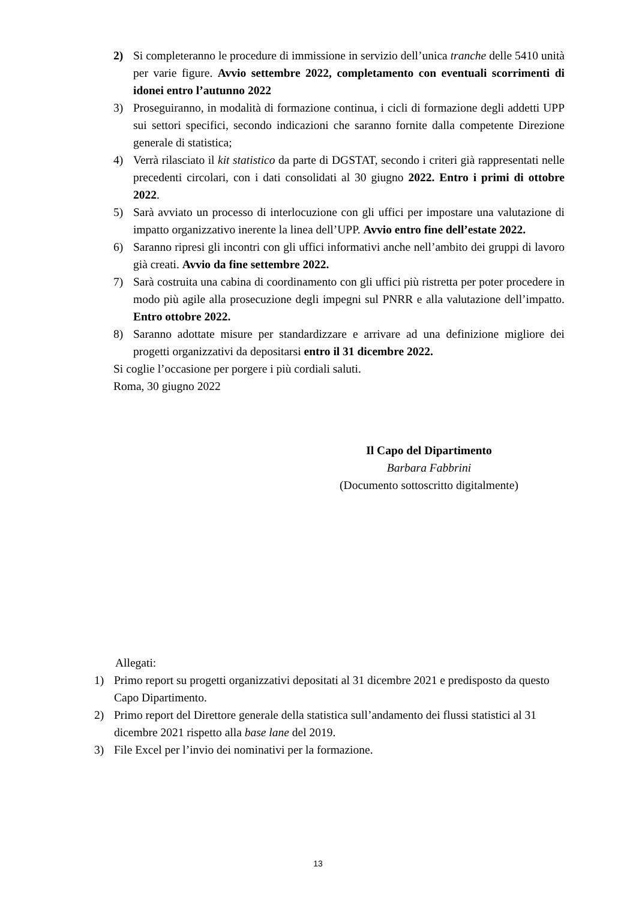2) Si completeranno le procedure di immissione in servizio dell’unica tranche delle 5410 unità per varie figure. Avvio settembre 2022, completamento con eventuali scorrimenti di idonei entro l’autunno 2022
3) Proseguiranno, in modalità di formazione continua, i cicli di formazione degli addetti UPP sui settori specifici, secondo indicazioni che saranno fornite dalla competente Direzione generale di statistica;
4) Verrà rilasciato il kit statistico da parte di DGSTAT, secondo i criteri già rappresentati nelle precedenti circolari, con i dati consolidati al 30 giugno 2022. Entro i primi di ottobre 2022.
5) Sarà avviato un processo di interlocuzione con gli uffici per impostare una valutazione di impatto organizzativo inerente la linea dell’UPP. Avvio entro fine dell’estate 2022.
6) Saranno ripresi gli incontri con gli uffici informativi anche nell’ambito dei gruppi di lavoro già creati. Avvio da fine settembre 2022.
7) Sarà costruita una cabina di coordinamento con gli uffici più ristretta per poter procedere in modo più agile alla prosecuzione degli impegni sul PNRR e alla valutazione dell’impatto. Entro ottobre 2022.
8) Saranno adottate misure per standardizzare e arrivare ad una definizione migliore dei progetti organizzativi da depositarsi entro il 31 dicembre 2022.
Si coglie l’occasione per porgere i più cordiali saluti.
Roma, 30 giugno 2022
Il Capo del Dipartimento
Barbara Fabbrini
(Documento sottoscritto digitalmente)
Allegati:
1) Primo report su progetti organizzativi depositati al 31 dicembre 2021 e predisposto da questo Capo Dipartimento.
2) Primo report del Direttore generale della statistica sull’andamento dei flussi statistici al 31 dicembre 2021 rispetto alla base lane del 2019.
3) File Excel per l’invio dei nominativi per la formazione.
13